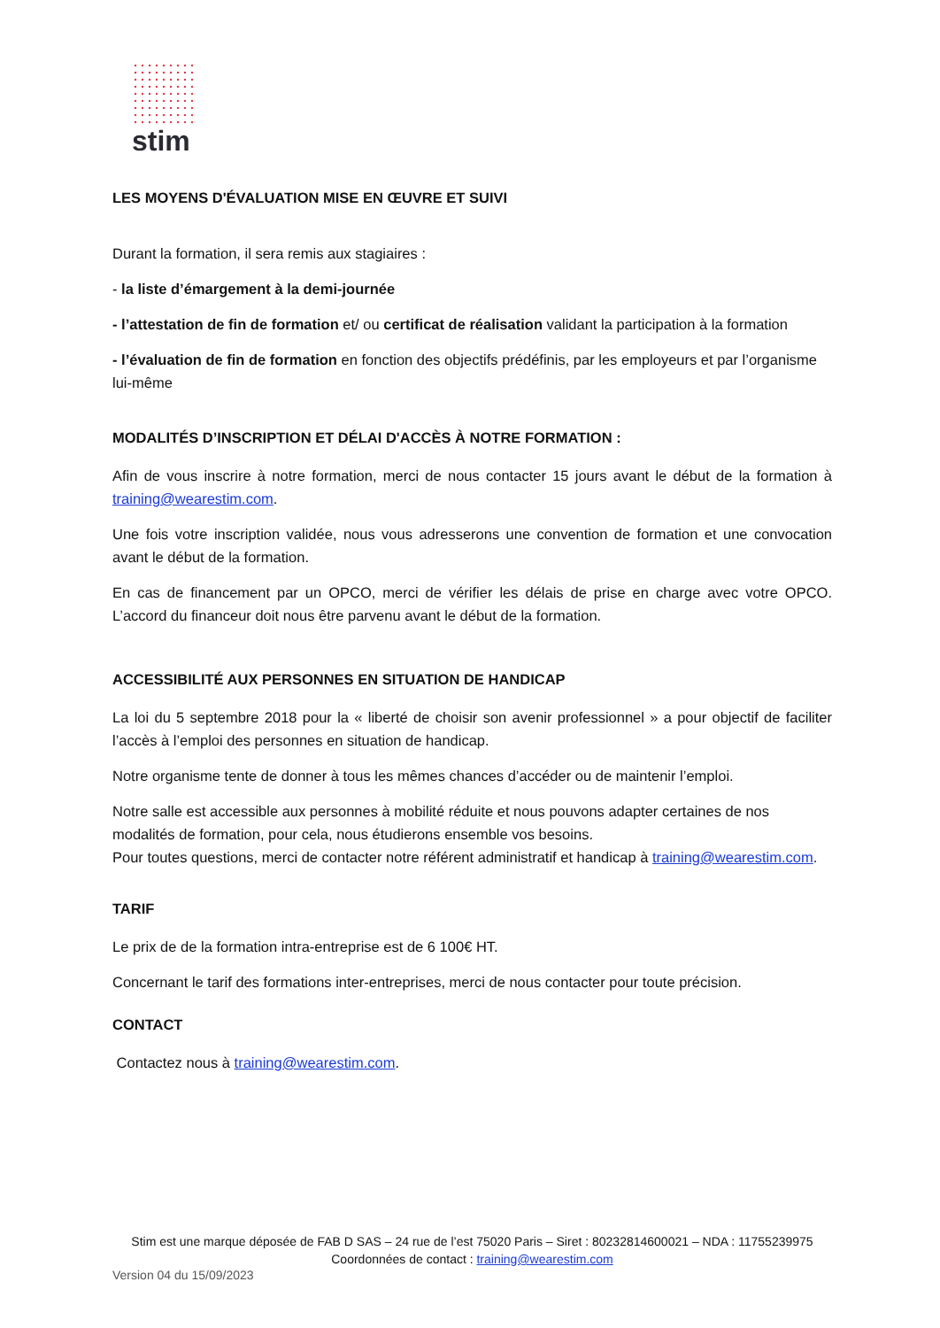stim
LES MOYENS D'ÉVALUATION MISE EN ŒUVRE ET SUIVI
Durant la formation, il sera remis aux stagiaires :
- la liste d’émargement à la demi-journée
- l’attestation de fin de formation et/ ou certificat de réalisation validant la participation à la formation
- l’évaluation de fin de formation en fonction des objectifs prédéfinis, par les employeurs et par l’organisme lui-même
MODALITÉS D’INSCRIPTION ET DÉLAI D'ACCÈS À NOTRE FORMATION :
Afin de vous inscrire à notre formation, merci de nous contacter 15 jours avant le début de la formation à training@wearestim.com.
Une fois votre inscription validée, nous vous adresserons une convention de formation et une convocation avant le début de la formation.
En cas de financement par un OPCO, merci de vérifier les délais de prise en charge avec votre OPCO. L’accord du financeur doit nous être parvenu avant le début de la formation.
ACCESSIBILITÉ AUX PERSONNES EN SITUATION DE HANDICAP
La loi du 5 septembre 2018 pour la « liberté de choisir son avenir professionnel » a pour objectif de faciliter l’accès à l’emploi des personnes en situation de handicap.
Notre organisme tente de donner à tous les mêmes chances d’accéder ou de maintenir l’emploi.
Notre salle est accessible aux personnes à mobilité réduite et nous pouvons adapter certaines de nos modalités de formation, pour cela, nous étudierons ensemble vos besoins.
Pour toutes questions, merci de contacter notre référent administratif et handicap à training@wearestim.com.
TARIF
Le prix de de la formation intra-entreprise est de 6 100€ HT.
Concernant le tarif des formations inter-entreprises, merci de nous contacter pour toute précision.
CONTACT
Contactez nous à training@wearestim.com.
Stim est une marque déposée de FAB D SAS – 24 rue de l’est 75020 Paris – Siret : 80232814600021 – NDA : 11755239975
Coordonnées de contact : training@wearestim.com
Version 04 du 15/09/2023